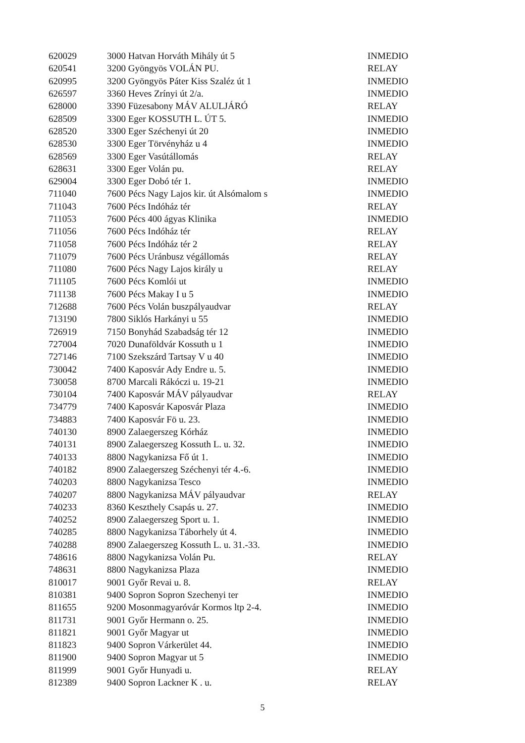| 620029 | 3000 Hatvan Horváth Mihály út 5 | INMEDIO |
| 620541 | 3200 Gyöngyös VOLÁN PU. | RELAY |
| 620995 | 3200 Gyöngyös Páter Kiss Szaléz út 1 | INMEDIO |
| 626597 | 3360 Heves Zrínyi út 2/a. | INMEDIO |
| 628000 | 3390 Füzesabony MÁV ALULJÁRÓ | RELAY |
| 628509 | 3300 Eger KOSSUTH L. ÚT 5. | INMEDIO |
| 628520 | 3300 Eger Széchenyi út 20 | INMEDIO |
| 628530 | 3300 Eger Törvényház u 4 | INMEDIO |
| 628569 | 3300 Eger Vasútállomás | RELAY |
| 628631 | 3300 Eger Volán pu. | RELAY |
| 629004 | 3300 Eger Dobó tér 1. | INMEDIO |
| 711040 | 7600 Pécs Nagy Lajos kir. út Alsómalom s | INMEDIO |
| 711043 | 7600 Pécs Indóház tér | RELAY |
| 711053 | 7600 Pécs 400 ágyas Klinika | INMEDIO |
| 711056 | 7600 Pécs Indóház tér | RELAY |
| 711058 | 7600 Pécs Indóház tér 2 | RELAY |
| 711079 | 7600 Pécs Uránbusz végállomás | RELAY |
| 711080 | 7600 Pécs Nagy Lajos király u | RELAY |
| 711105 | 7600 Pécs Komlói ut | INMEDIO |
| 711138 | 7600 Pécs Makay I u 5 | INMEDIO |
| 712688 | 7600 Pécs Volán buszpályaudvar | RELAY |
| 713190 | 7800 Siklós Harkányi u 55 | INMEDIO |
| 726919 | 7150 Bonyhád Szabadság tér 12 | INMEDIO |
| 727004 | 7020 Dunaföldvár Kossuth u 1 | INMEDIO |
| 727146 | 7100 Szekszárd Tartsay V u 40 | INMEDIO |
| 730042 | 7400 Kaposvár Ady Endre u. 5. | INMEDIO |
| 730058 | 8700 Marcali Rákóczi u. 19-21 | INMEDIO |
| 730104 | 7400 Kaposvár MÁV pályaudvar | RELAY |
| 734779 | 7400 Kaposvár Kaposvár Plaza | INMEDIO |
| 734883 | 7400 Kaposvár Fö u. 23. | INMEDIO |
| 740130 | 8900 Zalaegerszeg Kórház | INMEDIO |
| 740131 | 8900 Zalaegerszeg Kossuth L. u. 32. | INMEDIO |
| 740133 | 8800 Nagykanizsa Fő út 1. | INMEDIO |
| 740182 | 8900 Zalaegerszeg Széchenyi tér 4.-6. | INMEDIO |
| 740203 | 8800 Nagykanizsa Tesco | INMEDIO |
| 740207 | 8800 Nagykanizsa MÁV pályaudvar | RELAY |
| 740233 | 8360 Keszthely Csapás u. 27. | INMEDIO |
| 740252 | 8900 Zalaegerszeg Sport u. 1. | INMEDIO |
| 740285 | 8800 Nagykanizsa Táborhely út 4. | INMEDIO |
| 740288 | 8900 Zalaegerszeg Kossuth L. u. 31.-33. | INMEDIO |
| 748616 | 8800 Nagykanizsa Volán Pu. | RELAY |
| 748631 | 8800 Nagykanizsa Plaza | INMEDIO |
| 810017 | 9001 Győr Revai u. 8. | RELAY |
| 810381 | 9400 Sopron Sopron Szechenyi ter | INMEDIO |
| 811655 | 9200 Mosonmagyaróvár Kormos ltp 2-4. | INMEDIO |
| 811731 | 9001 Győr Hermann o. 25. | INMEDIO |
| 811821 | 9001 Győr Magyar ut | INMEDIO |
| 811823 | 9400 Sopron Várkerület 44. | INMEDIO |
| 811900 | 9400 Sopron Magyar ut 5 | INMEDIO |
| 811999 | 9001 Győr Hunyadi u. | RELAY |
| 812389 | 9400 Sopron Lackner K . u. | RELAY |
5